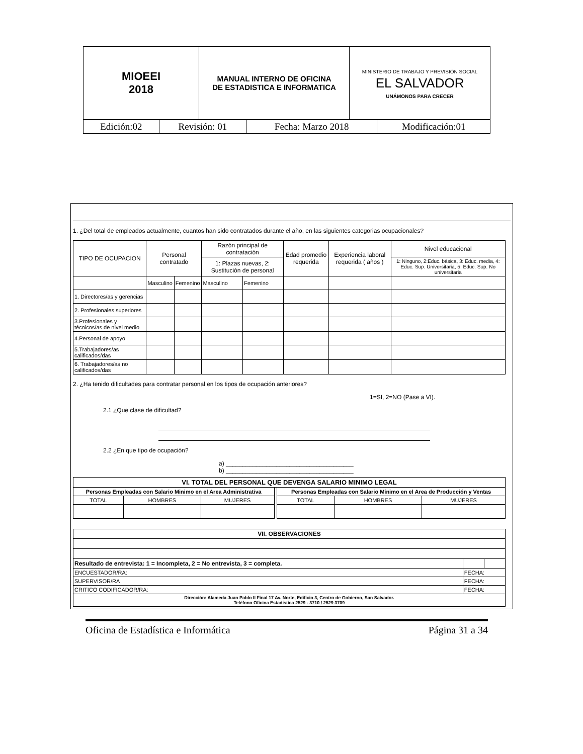| MIOEEI 2018 | MANUAL INTERNO DE OFICINA DE ESTADISTICA E INFORMATICA | MINISTERIO DE TRABAJO Y PREVISIÓN SOCIAL EL SALVADOR UNÁMONOS PARA CRECER |
| Edición:02 | Revisión: 01 | Fecha: Marzo 2018 | Modificación:01 |
1. ¿Del total de empleados actualmente, cuantos han sido contratados durante el año, en las siguientes categorias ocupacionales?
| TIPO DE OCUPACION | Personal contratado | | Razón principal de contratación | | Edad promedio requerida | Experiencia laboral requerida ( años ) | Nivel educacional |
| --- | --- | --- | --- | --- | --- | --- | --- |
| | | | 1: Plazas nuevas, 2: Sustitución de personal | | | | 1: Ninguno, 2:Educ. básica, 3: Educ. media, 4: Educ. Sup. Universitaria, 5: Educ. Sup. No universitaria |
| | Masculino | Femenino | Masculino | Femenino | | | |
| 1. Directores/as y gerencias | | | | | | | |
| 2. Profesionales superiores | | | | | | | |
| 3.Profesionales y técnicos/as de nivel medio | | | | | | | |
| 4.Personal de apoyo | | | | | | | |
| 5.Trabajadores/as calificados/das | | | | | | | |
| 6. Trabajadores/as no calificados/das | | | | | | | |
2. ¿Ha tenido dificultades para contratar personal en los tipos de ocupación anteriores?
1=SI, 2=NO (Pase a VI).
2.1 ¿Que clase de dificultad?
2.2 ¿En que tipo de ocupación?
a) ______________________________________
b) ______________________________________
| VI. TOTAL DEL PERSONAL QUE DEVENGA SALARIO MINIMO LEGAL | | | | | | |
| --- | --- | --- | --- | --- | --- | --- |
| Personas Empleadas con Salario Minimo en el Area Administrativa | | | | Personas Empleadas con Salario Mínimo en el Area de Producción y Ventas | | |
| TOTAL | HOMBRES | MUJERES | | TOTAL | HOMBRES | MUJERES |
| VII. OBSERVACIONES | | |
| --- | --- | --- |
| Resultado de entrevista: 1 = Incompleta, 2 = No entrevista, 3 = completa. | | |
| ENCUESTADOR/RA: | FECHA: | |
| SUPERVISOR/RA | FECHA: | |
| CRITICO CODIFICADOR/RA: | FECHA: | |
| Dirección: Alameda Juan Pablo II Final 17 Av. Norte, Edificio 3, Centro de Gobierno, San Salvador. Teléfono Oficina Estadística 2529 - 3710 / 2529 3709 | | |
Oficina de Estadística e Informática Página 31 a 34